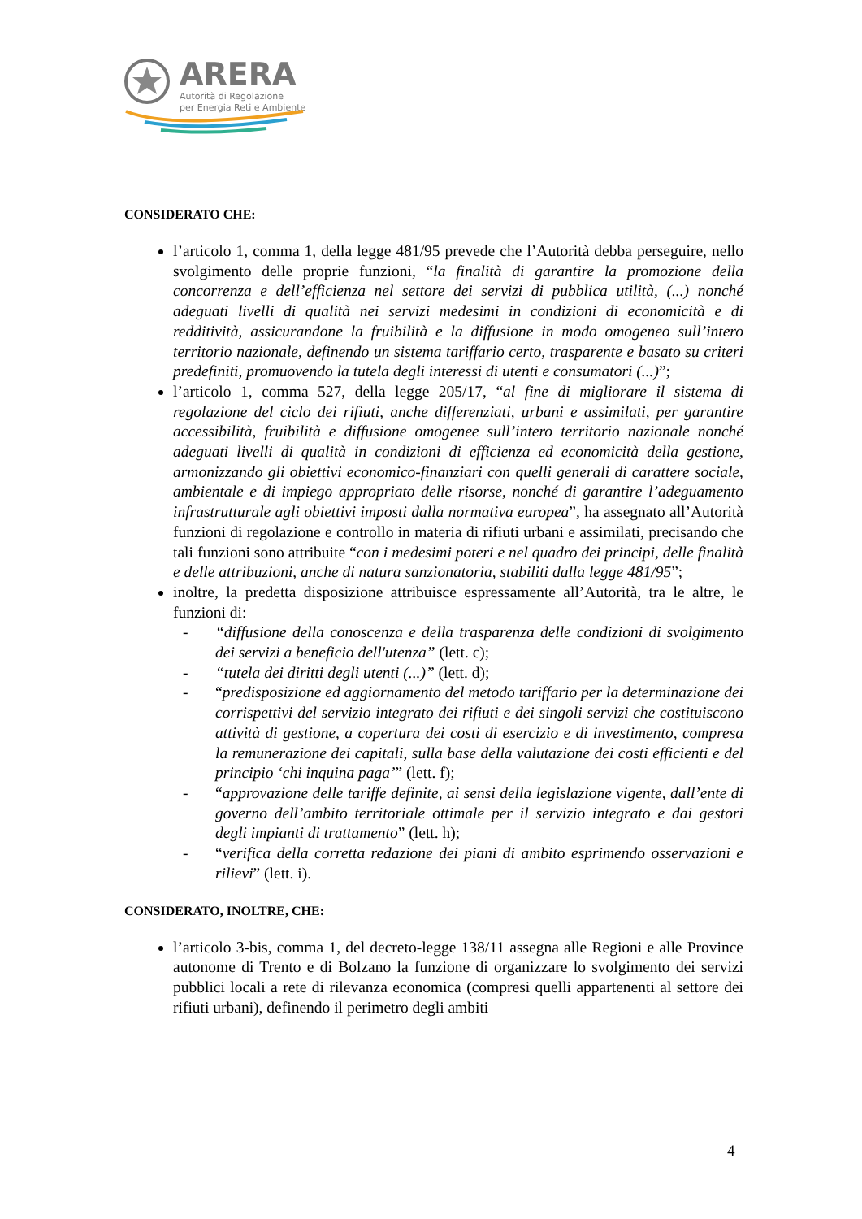ARERA
Autorità di Regolazione
per Energia Reti e Ambiente
CONSIDERATO CHE:
l’articolo 1, comma 1, della legge 481/95 prevede che l’Autorità debba perseguire, nello svolgimento delle proprie funzioni, “la finalità di garantire la promozione della concorrenza e dell’efficienza nel settore dei servizi di pubblica utilità, (...) nonché adeguati livelli di qualità nei servizi medesimi in condizioni di economicità e di redditività, assicurandone la fruibilità e la diffusione in modo omogeneo sull’intero territorio nazionale, definendo un sistema tariffario certo, trasparente e basato su criteri predefiniti, promuovendo la tutela degli interessi di utenti e consumatori (...)”;
l’articolo 1, comma 527, della legge 205/17, “al fine di migliorare il sistema di regolazione del ciclo dei rifiuti, anche differenziati, urbani e assimilati, per garantire accessibilità, fruibilità e diffusione omogenee sull’intero territorio nazionale nonché adeguati livelli di qualità in condizioni di efficienza ed economicità della gestione, armonizzando gli obiettivi economico-finanziari con quelli generali di carattere sociale, ambientale e di impiego appropriato delle risorse, nonché di garantire l’adeguamento infrastrutturale agli obiettivi imposti dalla normativa europea”, ha assegnato all’Autorità funzioni di regolazione e controllo in materia di rifiuti urbani e assimilati, precisando che tali funzioni sono attribuite “con i medesimi poteri e nel quadro dei principi, delle finalità e delle attribuzioni, anche di natura sanzionatoria, stabiliti dalla legge 481/95”;
inoltre, la predetta disposizione attribuisce espressamente all’Autorità, tra le altre, le funzioni di:
- “diffusione della conoscenza e della trasparenza delle condizioni di svolgimento dei servizi a beneficio dell'utenza” (lett. c);
- “tutela dei diritti degli utenti (...)” (lett. d);
- “predisposizione ed aggiornamento del metodo tariffario per la determinazione dei corrispettivi del servizio integrato dei rifiuti e dei singoli servizi che costituiscono attività di gestione, a copertura dei costi di esercizio e di investimento, compresa la remunerazione dei capitali, sulla base della valutazione dei costi efficienti e del principio ‘chi inquina paga’” (lett. f);
- “approvazione delle tariffe definite, ai sensi della legislazione vigente, dall’ente di governo dell’ambito territoriale ottimale per il servizio integrato e dai gestori degli impianti di trattamento” (lett. h);
- “verifica della corretta redazione dei piani di ambito esprimendo osservazioni e rilievi” (lett. i).
CONSIDERATO, INOLTRE, CHE:
l’articolo 3-bis, comma 1, del decreto-legge 138/11 assegna alle Regioni e alle Province autonome di Trento e di Bolzano la funzione di organizzare lo svolgimento dei servizi pubblici locali a rete di rilevanza economica (compresi quelli appartenenti al settore dei rifiuti urbani), definendo il perimetro degli ambiti
4